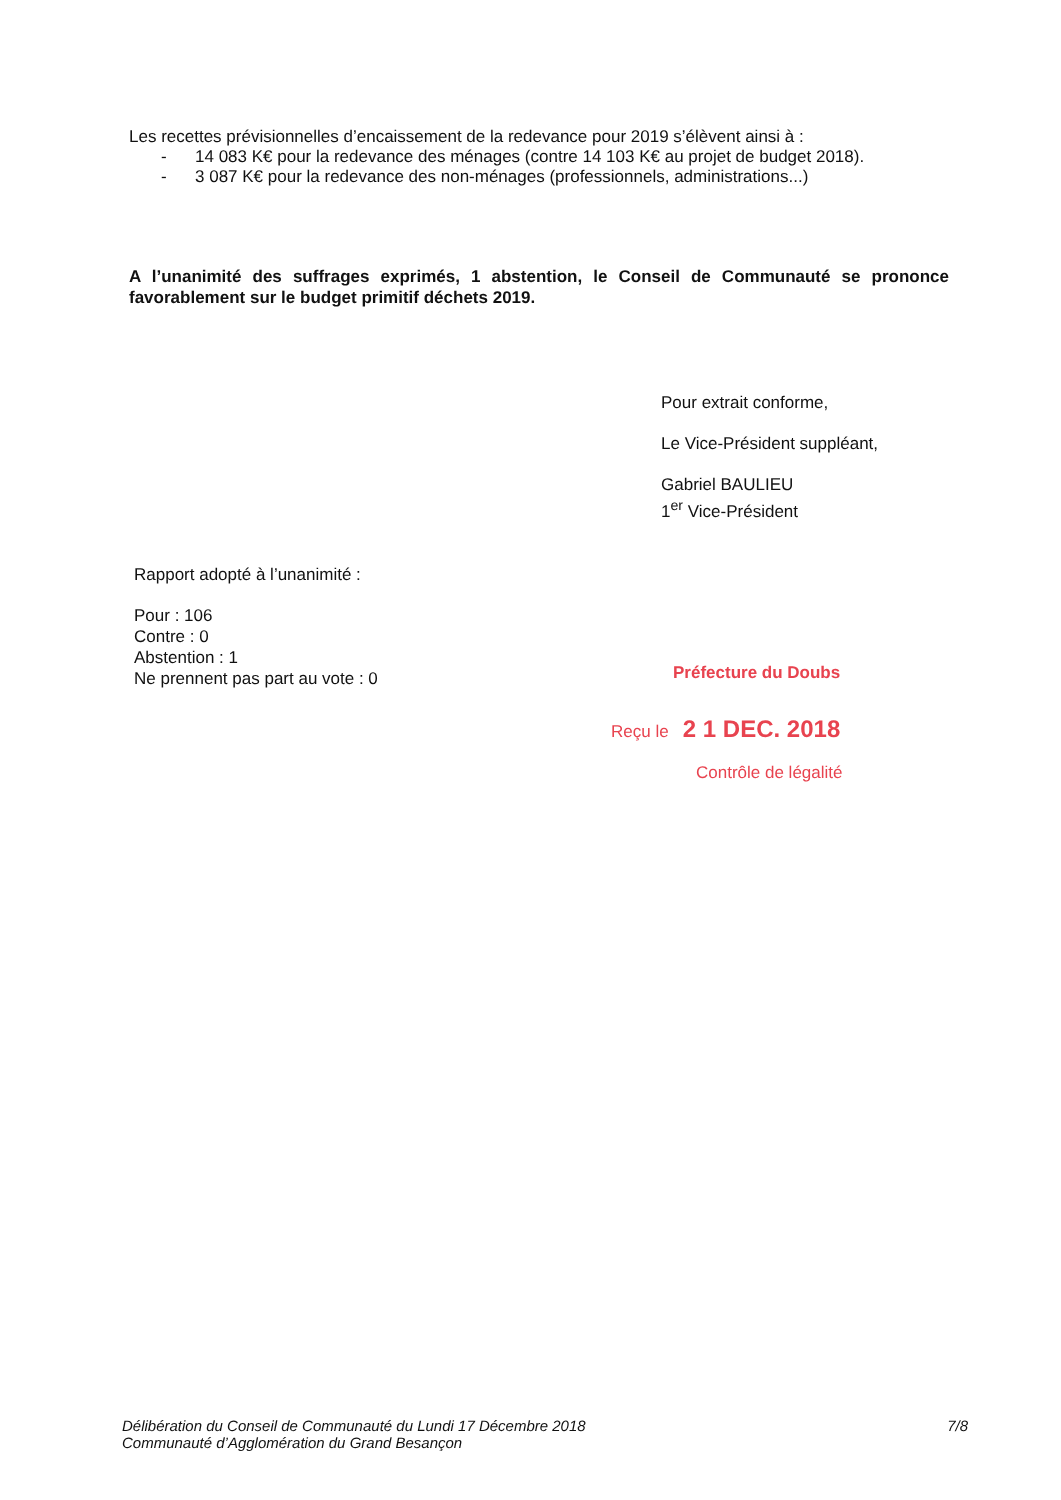Les recettes prévisionnelles d’encaissement de la redevance pour 2019 s’élèvent ainsi à :
- 14 083 K€ pour la redevance des ménages (contre 14 103 K€ au projet de budget 2018).
- 3 087 K€ pour la redevance des non-ménages (professionnels, administrations...)
A l’unanimité des suffrages exprimés, 1 abstention, le Conseil de Communauté se prononce favorablement sur le budget primitif déchets 2019.
Rapport adopté à l’unanimité :
Pour : 106
Contre : 0
Abstention : 1
Ne prennent pas part au vote : 0
Pour extrait conforme,
Le Vice-Président suppléant,
Gabriel BAULIEU
1<sup>er</sup> Vice-Président
Préfecture du Doubs
Reçu le 2 1 DEC. 2018
Contrôle de légalité
Délibération du Conseil de Communauté du Lundi 17 Décembre 2018
Communauté d’Agglomération du Grand Besançon
7/8